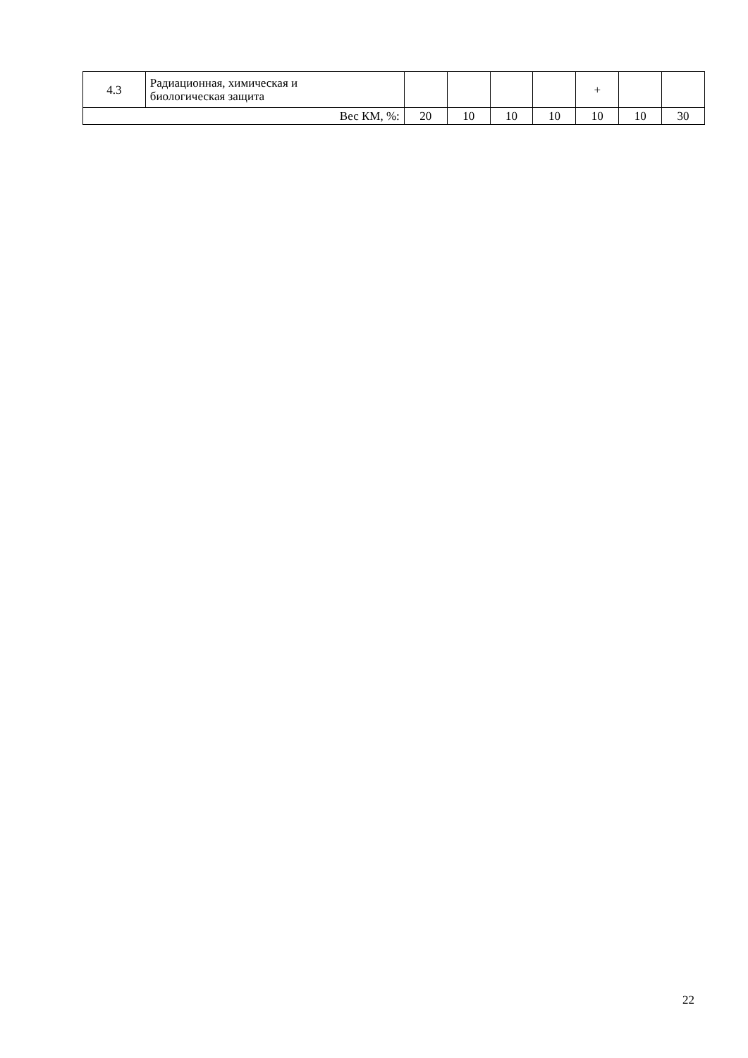| 4.3 | Радиационная, химическая и биологическая защита | | | | | + | | |
| Вес КМ, %: | | 20 | 10 | 10 | 10 | 10 | 10 | 30 |
22